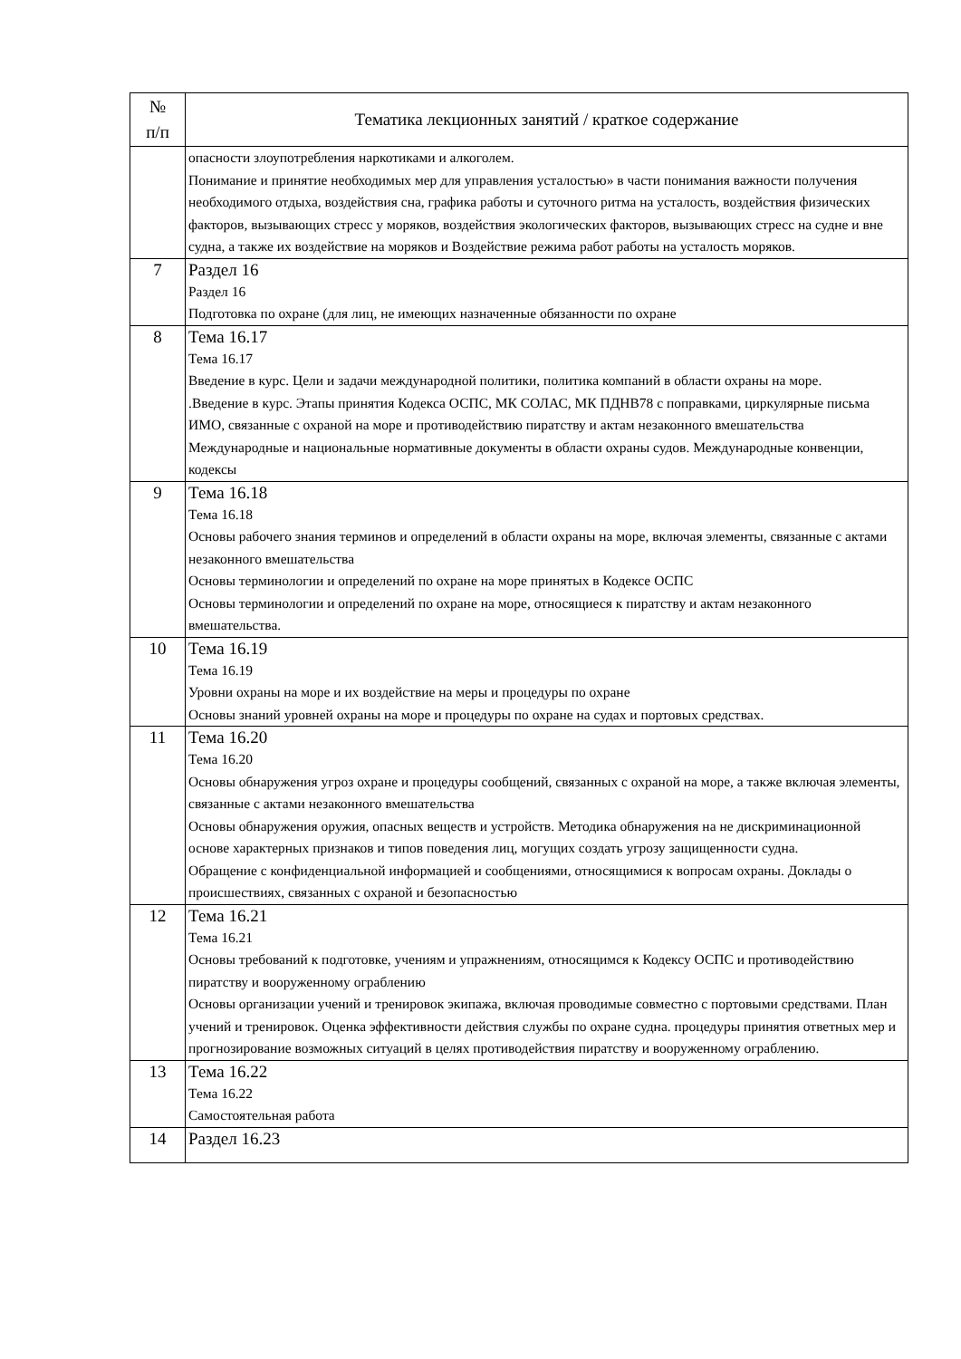| № п/п | Тематика лекционных занятий / краткое содержание |
| --- | --- |
| | опасности злоупотребления наркотиками и алкоголем. Понимание и принятие необходимых мер для управления усталостью» в части понимания важности получения необходимого отдыха, воздействия сна, графика работы и суточного ритма на усталость, воздействия физических факторов, вызывающих стресс у моряков, воздействия экологических факторов, вызывающих стресс на судне и вне судна, а также их воздействие на моряков и Воздействие режима работ работы на усталость моряков. |
| 7 | Раздел 16 Раздел 16 Подготовка по охране (для лиц, не имеющих назначенные обязанности по охране |
| 8 | Тема 16.17 Тема 16.17 Введение в курс. Цели и задачи международной политики, политика компаний в области охраны на море. .Введение в курс. Этапы принятия Кодекса ОСПС, МК СОЛАС, МК ПДНВ78 с поправками, циркулярные письма ИМО, связанные с охраной на море и противодействию пиратству и актам незаконного вмешательства Международные и национальные нормативные документы в области охраны судов. Международные конвенции, кодексы |
| 9 | Тема 16.18 Тема 16.18 Основы рабочего знания терминов и определений в области охраны на море, включая элементы, связанные с актами незаконного вмешательства Основы терминологии и определений по охране на море принятых в Кодексе ОСПС Основы терминологии и определений по охране на море, относящиеся к пиратству и актам незаконного вмешательства. |
| 10 | Тема 16.19 Тема 16.19 Уровни охраны на море и их воздействие на меры и процедуры по охране Основы знаний уровней охраны на море и процедуры по охране на судах и портовых средствах. |
| 11 | Тема 16.20 Тема 16.20 Основы обнаружения угроз охране и процедуры сообщений, связанных с охраной на море, а также включая элементы, связанные с актами незаконного вмешательства Основы обнаружения оружия, опасных веществ и устройств. Методика обнаружения на не дискриминационной основе характерных признаков и типов поведения лиц, могущих создать угрозу защищенности судна. Обращение с конфиденциальной информацией и сообщениями, относящимися к вопросам охраны. Доклады о происшествиях, связанных с охраной и безопасностью |
| 12 | Тема 16.21 Тема 16.21 Основы требований к подготовке, учениям и упражнениям, относящимся к Кодексу ОСПС и противодействию пиратству и вооруженному ограблению Основы организации учений и тренировок экипажа, включая проводимые совместно с портовыми средствами. План учений и тренировок. Оценка эффективности действия службы по охране судна. процедуры принятия ответных мер и прогнозирование возможных ситуаций в целях противодействия пиратству и вооруженному ограблению. |
| 13 | Тема 16.22 Тема 16.22 Самостоятельная работа |
| 14 | Раздел 16.23 |